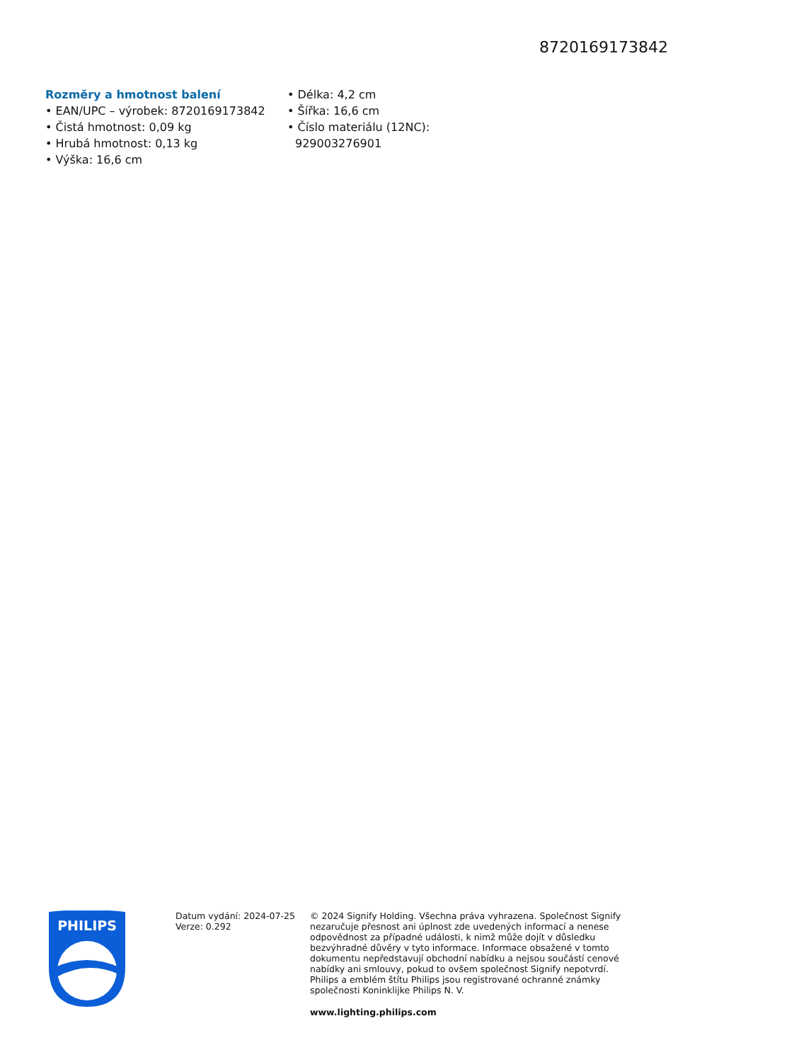8720169173842
Rozměry a hmotnost balení
• EAN/UPC – výrobek: 8720169173842
• Čistá hmotnost: 0,09 kg
• Hrubá hmotnost: 0,13 kg
• Výška: 16,6 cm
• Délka: 4,2 cm
• Šířka: 16,6 cm
• Číslo materiálu (12NC): 929003276901
PHILIPS
Datum vydání: 2024-07-25
Verze: 0.292
© 2024 Signify Holding. Všechna práva vyhrazena. Společnost Signify nezaručuje přesnost ani úplnost zde uvedených informací a nenese odpovědnost za případné události, k nimž může dojít v důsledku bezvýhradné důvěry v tyto informace. Informace obsažené v tomto dokumentu nepředstavují obchodní nabídku a nejsou součástí cenové nabídky ani smlouvy, pokud to ovšem společnost Signify nepotvrdí. Philips a emblém štítu Philips jsou registrované ochranné známky společnosti Koninklijke Philips N. V.
www.lighting.philips.com